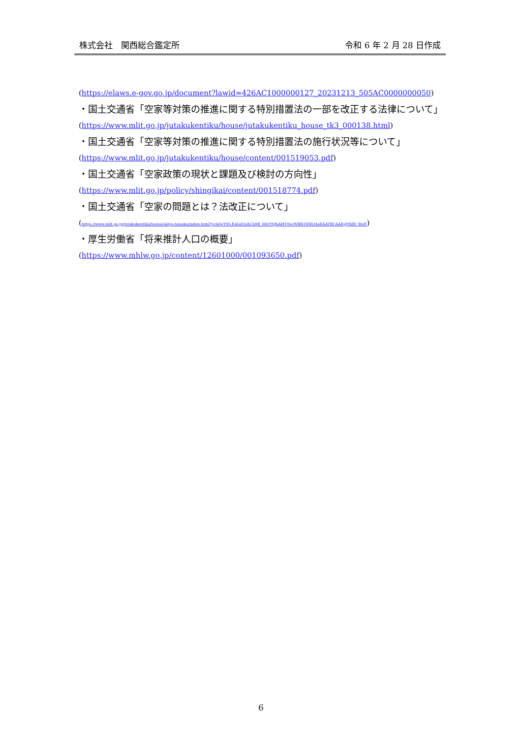株式会社　関西総合鑑定所 令和 6 年 2 月 28 日作成
(https://elaws.e-gov.go.jp/document?lawid=426AC1000000127_20231213_505AC0000000050)
・国土交通省「空家等対策の推進に関する特別措置法の一部を改正する法律について」
(https://www.mlit.go.jp/jutakukentiku/house/jutakukentiku_house_tk3_000138.html)
・国土交通省「空家等対策の推進に関する特別措置法の施行状況等について」
(https://www.mlit.go.jp/jutakukentiku/house/content/001519053.pdf)
・国土交通省「空家政策の現状と課題及び検討の方向性」
(https://www.mlit.go.jp/policy/shingikai/content/001518774.pdf)
・国土交通省「空家の問題とは？法改正について」
(https://www.mlit.go.jp/jutakukentiku/house/akiya-taisaku/index.html?yclid=YSS.EAIaIQobChMI_I6h99iJhAMV9ecWBR1WRQ4aEAAYBCAAEgJ9hfD_BwE)
・厚生労働省「将来推計人口の概要」
(https://www.mhlw.go.jp/content/12601000/001093650.pdf)
6